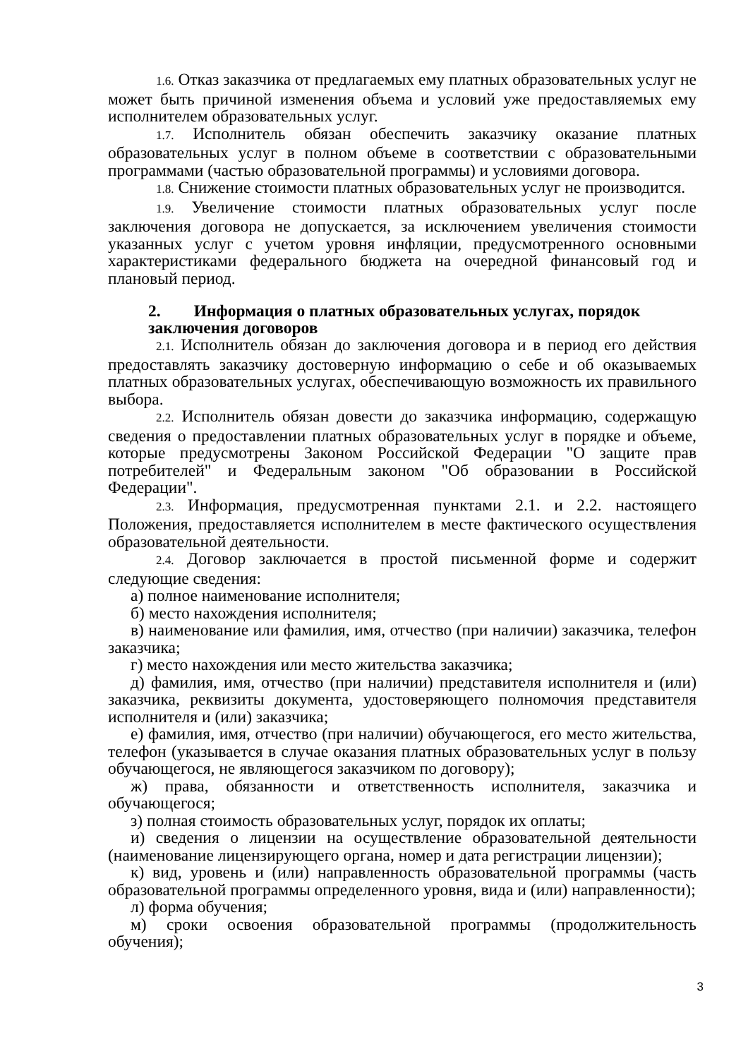1.6. Отказ заказчика от предлагаемых ему платных образовательных услуг не может быть причиной изменения объема и условий уже предоставляемых ему исполнителем образовательных услуг.
1.7. Исполнитель обязан обеспечить заказчику оказание платных образовательных услуг в полном объеме в соответствии с образовательными программами (частью образовательной программы) и условиями договора.
1.8. Снижение стоимости платных образовательных услуг не производится.
1.9. Увеличение стоимости платных образовательных услуг после заключения договора не допускается, за исключением увеличения стоимости указанных услуг с учетом уровня инфляции, предусмотренного основными характеристиками федерального бюджета на очередной финансовый год и плановый период.
2. Информация о платных образовательных услугах, порядок заключения договоров
2.1. Исполнитель обязан до заключения договора и в период его действия предоставлять заказчику достоверную информацию о себе и об оказываемых платных образовательных услугах, обеспечивающую возможность их правильного выбора.
2.2. Исполнитель обязан довести до заказчика информацию, содержащую сведения о предоставлении платных образовательных услуг в порядке и объеме, которые предусмотрены Законом Российской Федерации "О защите прав потребителей" и Федеральным законом "Об образовании в Российской Федерации".
2.3. Информация, предусмотренная пунктами 2.1. и 2.2. настоящего Положения, предоставляется исполнителем в месте фактического осуществления образовательной деятельности.
2.4. Договор заключается в простой письменной форме и содержит следующие сведения:
а) полное наименование исполнителя;
б) место нахождения исполнителя;
в) наименование или фамилия, имя, отчество (при наличии) заказчика, телефон заказчика;
г) место нахождения или место жительства заказчика;
д) фамилия, имя, отчество (при наличии) представителя исполнителя и (или) заказчика, реквизиты документа, удостоверяющего полномочия представителя исполнителя и (или) заказчика;
е) фамилия, имя, отчество (при наличии) обучающегося, его место жительства, телефон (указывается в случае оказания платных образовательных услуг в пользу обучающегося, не являющегося заказчиком по договору);
ж) права, обязанности и ответственность исполнителя, заказчика и обучающегося;
з) полная стоимость образовательных услуг, порядок их оплаты;
и) сведения о лицензии на осуществление образовательной деятельности (наименование лицензирующего органа, номер и дата регистрации лицензии);
к) вид, уровень и (или) направленность образовательной программы (часть образовательной программы определенного уровня, вида и (или) направленности);
л) форма обучения;
м) сроки освоения образовательной программы (продолжительность обучения);
3